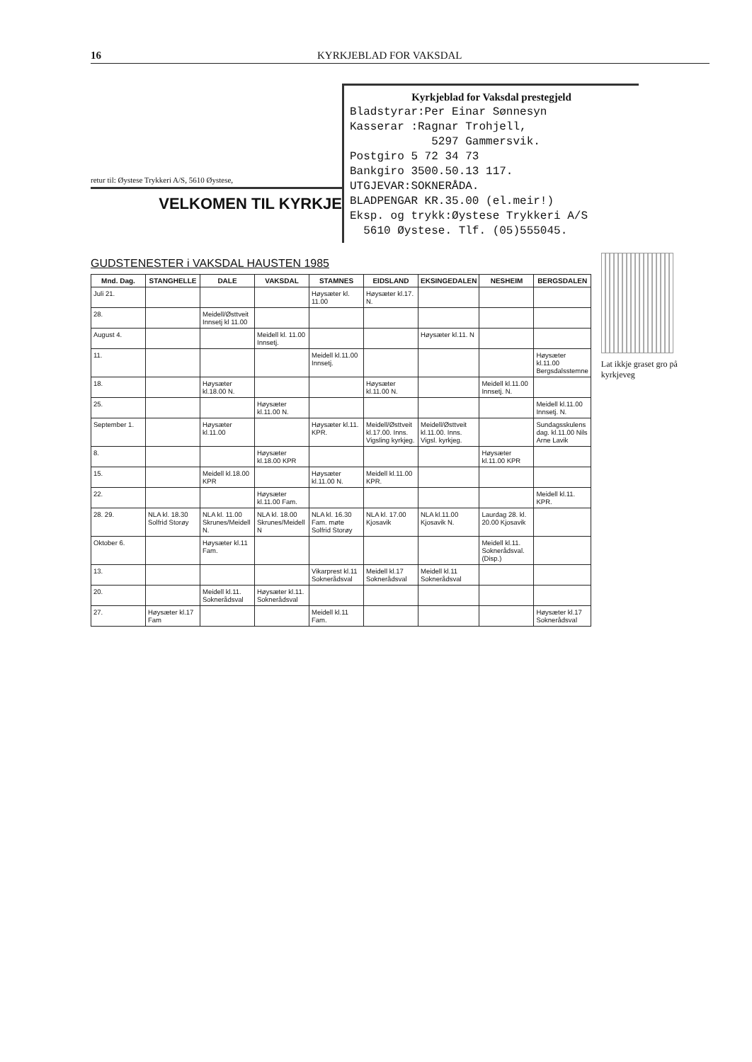16 KYRKJEBLAD FOR VAKSDAL
retur til: Øystese Trykkeri A/S, 5610 Øystese,
VELKOMEN TIL KYRKJE
Kyrkjeblad for Vaksdal prestegjeld
Bladstyrar:Per Einar Sønnesyn
Kasserar :Ragnar Trohjell,
5297 Gammersvik.
Postgiro 5 72 34 73
Bankgiro 3500.50.13 117.
UTGJEVAR:SOKNERÅDA.
BLADPENGAR KR.35.00 (el.meir!)
Eksp. og trykk:Øystese Trykkeri A/S
5610 Øystese. Tlf. (05)555045.
GUDSTENESTER i VAKSDAL HAUSTEN 1985
| Mnd. Dag. | STANGHELLE | DALE | VAKSDAL | STAMNES | EIDSLAND | EKSINGEDALEN | NESHEIM | BERGSDALEN |
| --- | --- | --- | --- | --- | --- | --- | --- | --- |
| Juli 21. | | | | Høysæter kl. 11.00 | Høysæter kl.17. N. | | | |
| 28. | | Meidell/Østtveit Innsetj kl 11.00 | | | | | | |
| August 4. | | | Meidell kl. 11.00 Innsetj. | | | Høysæter kl.11. N | | |
| 11. | | | | Meidell kl.11.00 Innsetj. | | | | Høysæter kl.11.00 Bergsdalsstemne |
| 18. | | Høysæter kl.18.00 N. | | | Høysæter kl.11.00 N. | | Meidell kl.11.00 Innsetj. N. | |
| 25. | | | Høysæter kl.11.00 N. | | | | | Meidell kl.11.00 Innsetj. N. |
| September 1. | | Høysæter kl.11.00 | | Høysæter kl.11. KPR. | Meidell/Østtveit kl.17.00. Inns. Vigsling kyrkjeg. | Meidell/Østtveit kl.11.00. Inns. Vigsl. kyrkjeg. | | Sundagsskulens dag. kl.11.00 Nils Arne Lavik |
| 8. | | | Høysæter kl.18.00 KPR | | | | Høysæter kl.11.00 KPR | |
| 15. | | Meidell kl.18.00 KPR | | Høysæter kl.11.00 N. | Meidell kl.11.00 KPR. | | | |
| 22. | | | Høysæter kl.11.00 Fam. | | | | | Meidell kl.11. KPR. |
| 28. 29. | NLA kl. 18.30 Solfrid Storøy | NLA kl. 11.00 Skrunes/Meidell N. | NLA kl. 18.00 Skrunes/Meidell N | NLA kl. 16.30 Fam. møte Solfrid Storøy | NLA kl. 17.00 Kjosavik | NLA kl.11.00 Kjosavik N. | Laurdag 28. kl. 20.00 Kjosavik | |
| Oktober 6. | | Høysæter kl.11 Fam. | | | | | Meidell kl.11. Soknerådsval. (Disp.) | |
| 13. | | | | Vikarprest kl.11 Soknerådsval | Meidell kl.17 Soknerådsval | Meidell kl.11 Soknerådsval | | |
| 20. | | Meidell kl.11. Soknerådsval | Høysæter kl.11. Soknerådsval | | | | | |
| 27. | Høysæter kl.17 Fam | | | Meidell kl.11 Fam. | | | | Høysæter kl.17 Soknerådsval |
Lat ikkje graset gro på kyrkjeveg